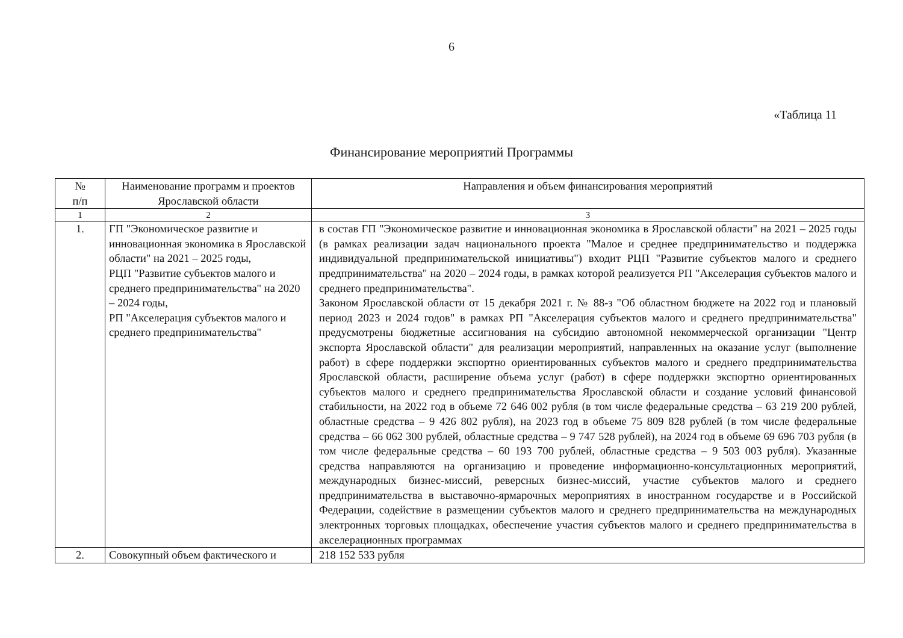6
«Таблица 11
Финансирование мероприятий Программы
| № п/п | Наименование программ и проектов Ярославской области | Направления и объем финансирования мероприятий |
| --- | --- | --- |
| 1 | 2 | 3 |
| 1. | ГП "Экономическое развитие и инновационная экономика в Ярославской области" на 2021 – 2025 годы, РЦП "Развитие субъектов малого и среднего предпринимательства" на 2020 – 2024 годы, РП "Акселерация субъектов малого и среднего предпринимательства" | в состав ГП "Экономическое развитие и инновационная экономика в Ярославской области" на 2021 – 2025 годы (в рамках реализации задач национального проекта "Малое и среднее предпринимательство и поддержка индивидуальной предпринимательской инициативы") входит РЦП "Развитие субъектов малого и среднего предпринимательства" на 2020 – 2024 годы, в рамках которой реализуется РП "Акселерация субъектов малого и среднего предпринимательства". Законом Ярославской области от 15 декабря 2021 г. № 88-з "Об областном бюджете на 2022 год и плановый период 2023 и 2024 годов" в рамках РП "Акселерация субъектов малого и среднего предпринимательства" предусмотрены бюджетные ассигнования на субсидию автономной некоммерческой организации "Центр экспорта Ярославской области" для реализации мероприятий, направленных на оказание услуг (выполнение работ) в сфере поддержки экспортно ориентированных субъектов малого и среднего предпринимательства Ярославской области, расширение объема услуг (работ) в сфере поддержки экспортно ориентированных субъектов малого и среднего предпринимательства Ярославской области и создание условий финансовой стабильности, на 2022 год в объеме 72 646 002 рубля (в том числе федеральные средства – 63 219 200 рублей, областные средства – 9 426 802 рубля), на 2023 год в объеме 75 809 828 рублей (в том числе федеральные средства – 66 062 300 рублей, областные средства – 9 747 528 рублей), на 2024 год в объеме 69 696 703 рубля (в том числе федеральные средства – 60 193 700 рублей, областные средства – 9 503 003 рубля). Указанные средства направляются на организацию и проведение информационно-консультационных мероприятий, международных бизнес-миссий, реверсных бизнес-миссий, участие субъектов малого и среднего предпринимательства в выставочно-ярмарочных мероприятиях в иностранном государстве и в Российской Федерации, содействие в размещении субъектов малого и среднего предпринимательства на международных электронных торговых площадках, обеспечение участия субъектов малого и среднего предпринимательства в акселерационных программах |
| 2. | Совокупный объем фактического и | 218 152 533 рубля |